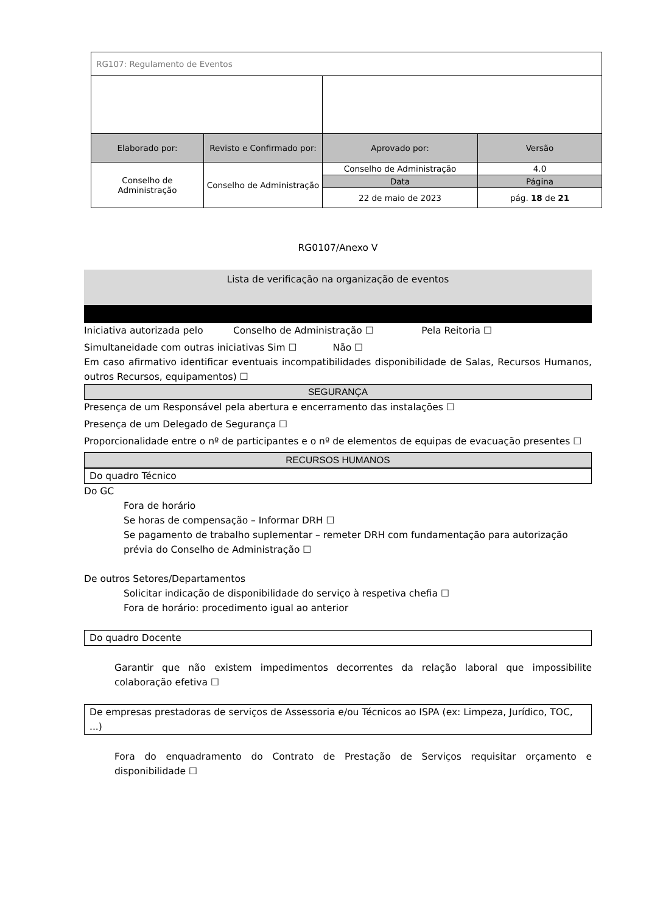| RG107: Regulamento de Eventos | | | |
| Elaborado por: | Revisto e Confirmado por: | Aprovado por: | Versão |
| Conselho de Administração | Conselho de Administração | Conselho de Administração | 4.0 |
| | | Data | Página |
| | | 22 de maio de 2023 | pág. 18 de 21 |
RG0107/Anexo V
Lista de verificação na organização de eventos
Iniciativa autorizada pelo Conselho de Administração ☐ Pela Reitoria ☐
Simultaneidade com outras iniciativas Sim ☐ Não ☐
Em caso afirmativo identificar eventuais incompatibilidades disponibilidade de Salas, Recursos Humanos, outros Recursos, equipamentos) ☐
SEGURANÇA
Presença de um Responsável pela abertura e encerramento das instalações ☐
Presença de um Delegado de Segurança ☐
Proporcionalidade entre o nº de participantes e o nº de elementos de equipas de evacuação presentes ☐
RECURSOS HUMANOS
Do quadro Técnico
Do GC
Fora de horário
Se horas de compensação – Informar DRH ☐
Se pagamento de trabalho suplementar – remeter DRH com fundamentação para autorização prévia do Conselho de Administração ☐
De outros Setores/Departamentos
Solicitar indicação de disponibilidade do serviço à respetiva chefia ☐
Fora de horário: procedimento igual ao anterior
Do quadro Docente
Garantir que não existem impedimentos decorrentes da relação laboral que impossibilite colaboração efetiva ☐
De empresas prestadoras de serviços de Assessoria e/ou Técnicos ao ISPA (ex: Limpeza, Jurídico, TOC, ...)
Fora do enquadramento do Contrato de Prestação de Serviços requisitar orçamento e disponibilidade ☐